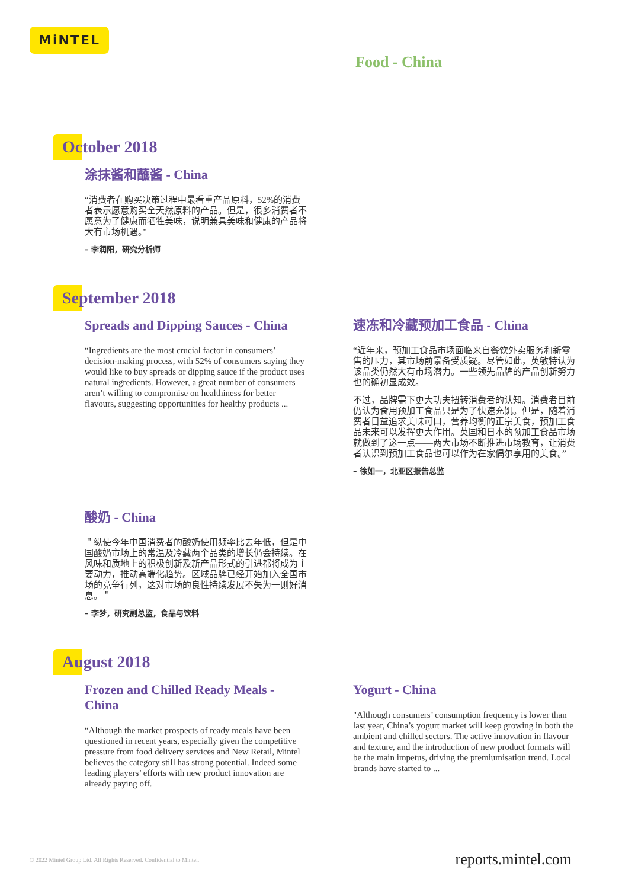MiNTEL
Food - China
October 2018
涂抹酱和蘸酱 - China
“消费者在购买决策过程中最看重产品原料，52%的消费者表示愿意购买全天然原料的产品。但是，很多消费者不愿意为了健康而牺牲美味，说明兼具美味和健康的产品将大有市场机遇。”
– 李润阳，研究分析师
September 2018
Spreads and Dipping Sauces - China
“Ingredients are the most crucial factor in consumers’ decision-making process, with 52% of consumers saying they would like to buy spreads or dipping sauce if the product uses natural ingredients. However, a great number of consumers aren’t willing to compromise on healthiness for better flavours, suggesting opportunities for healthy products ...
速冻和冷藏预加工食品 - China
“近年来，预加工食品市场面临来自餐饮外卖服务和新零售的压力，其市场前景备受质疑。尽管如此，英敏特认为该品类仍然大有市场潜力。一些领先品牌的产品创新努力也的确初显成效。
不过，品牌需下更大功夫扭转消费者的认知。消费者目前仍认为食用预加工食品只是为了快速充饥。但是，随着消费者日益追求美味可口，营养均衡的正宗美食，预加工食品未来可以发挥更大作用。英国和日本的预加工食品市场就做到了这一点——两大市场不断推进市场教育，让消费者认识到预加工食品也可以作为在家偶尔享用的美食。”
– 徐如一，北亚区报告总监
酸奶 - China
＂纵使今年中国消费者的酸奶使用频率比去年低，但是中国酸奶市场上的常温及冷藏两个品类的增长仍会持续。在风味和质地上的积极创新及新产品形式的引进都将成为主要动力，推动高端化趋势。区域品牌已经开始加入全国市场的竞争行列，这对市场的良性持续发展不失为一则好消息。＂
– 李梦，研究副总监，食品与饮料
August 2018
Frozen and Chilled Ready Meals - China
“Although the market prospects of ready meals have been questioned in recent years, especially given the competitive pressure from food delivery services and New Retail, Mintel believes the category still has strong potential. Indeed some leading players’ efforts with new product innovation are already paying off.
Yogurt - China
"Although consumers’ consumption frequency is lower than last year, China’s yogurt market will keep growing in both the ambient and chilled sectors. The active innovation in flavour and texture, and the introduction of new product formats will be the main impetus, driving the premiumisation trend. Local brands have started to ...
© 2022 Mintel Group Ltd. All Rights Reserved. Confidential to Mintel.
reports.mintel.com